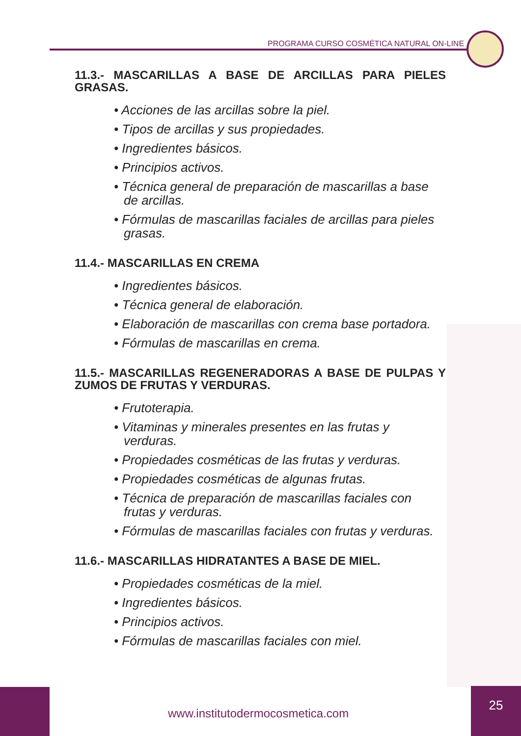PROGRAMA CURSO COSMÉTICA NATURAL ON-LINE
11.3.- MASCARILLAS A BASE DE ARCILLAS PARA PIELES GRASAS.
• Acciones de las arcillas sobre la piel.
• Tipos de arcillas y sus propiedades.
• Ingredientes básicos.
• Principios activos.
• Técnica general de preparación de mascarillas a base de arcillas.
• Fórmulas de mascarillas faciales de arcillas para pieles grasas.
11.4.- MASCARILLAS EN CREMA
• Ingredientes básicos.
• Técnica general de elaboración.
• Elaboración de mascarillas con crema base portadora.
• Fórmulas de mascarillas en crema.
11.5.- MASCARILLAS REGENERADORAS A BASE DE PULPAS Y ZUMOS DE FRUTAS Y VERDURAS.
• Frutoterapia.
• Vitaminas y minerales presentes en las frutas y verduras.
• Propiedades cosméticas de las frutas y verduras.
• Propiedades cosméticas de algunas frutas.
• Técnica de preparación de mascarillas faciales con frutas y verduras.
• Fórmulas de mascarillas faciales con frutas y verduras.
11.6.- MASCARILLAS HIDRATANTES A BASE DE MIEL.
• Propiedades cosméticas de la miel.
• Ingredientes básicos.
• Principios activos.
• Fórmulas de mascarillas faciales con miel.
www.institutodermocosmetica.com
25